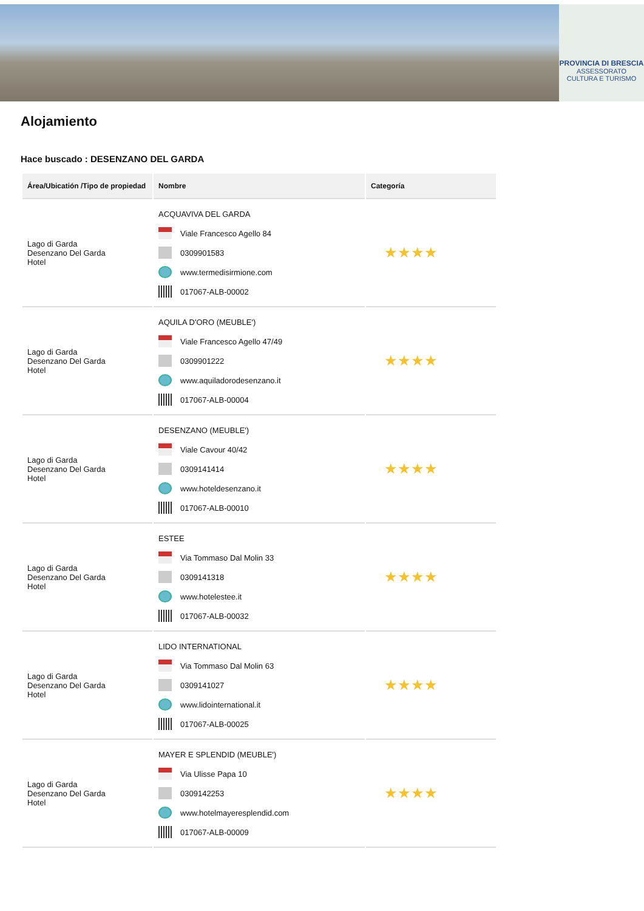PROVINCIA DI BRESCIA
ASSESSORATO
CULTURA E TURISMO
Alojamiento
Hace buscado : DESENZANO DEL GARDA
| Área/Ubicatión /Tipo de propiedad | Nombre | Categoría |
| --- | --- | --- |
| Lago di Garda Desenzano Del Garda Hotel | ACQUAVIVA DEL GARDA Viale Francesco Agello 84 0309901583 www.termedisirmione.com 017067-ALB-00002 | ★★★★ |
| Lago di Garda Desenzano Del Garda Hotel | AQUILA D'ORO (MEUBLE') Viale Francesco Agello 47/49 0309901222 www.aquiladorodesenzano.it 017067-ALB-00004 | ★★★★ |
| Lago di Garda Desenzano Del Garda Hotel | DESENZANO (MEUBLE') Viale Cavour 40/42 0309141414 www.hoteldesenzano.it 017067-ALB-00010 | ★★★★ |
| Lago di Garda Desenzano Del Garda Hotel | ESTEE Via Tommaso Dal Molin 33 0309141318 www.hotelestee.it 017067-ALB-00032 | ★★★★ |
| Lago di Garda Desenzano Del Garda Hotel | LIDO INTERNATIONAL Via Tommaso Dal Molin 63 0309141027 www.lidointernational.it 017067-ALB-00025 | ★★★★ |
| Lago di Garda Desenzano Del Garda Hotel | MAYER E SPLENDID (MEUBLE') Via Ulisse Papa 10 0309142253 www.hotelmayeresplendid.com 017067-ALB-00009 | ★★★★ |